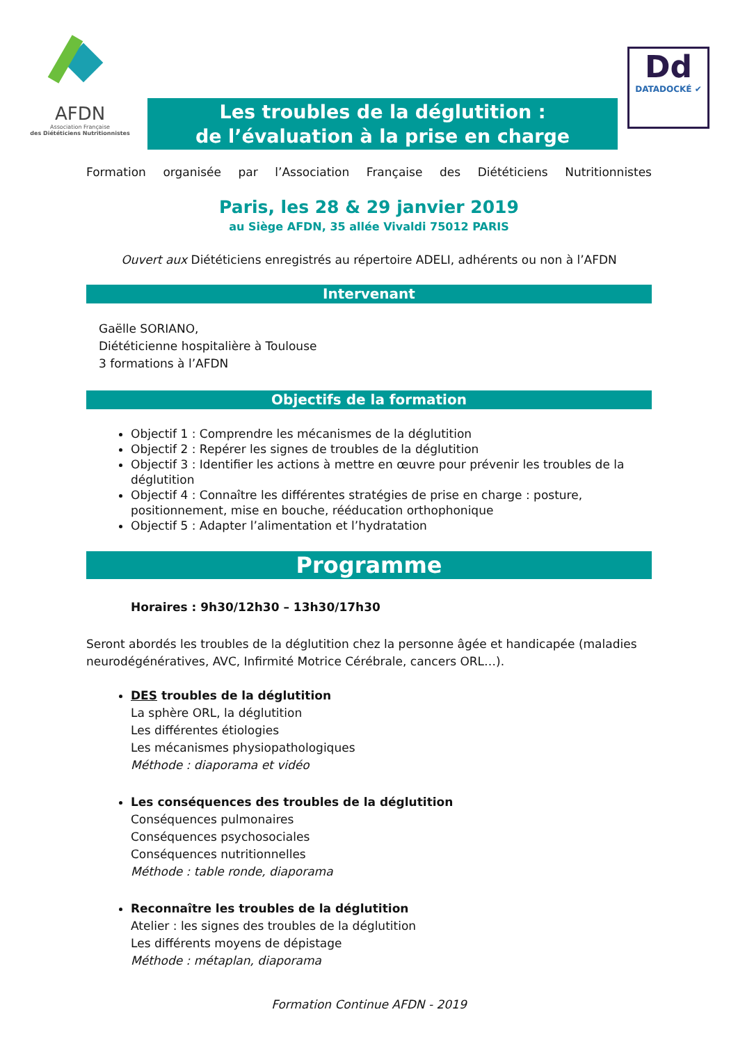AFDN
Association Française
des Diététiciens Nutritionnistes
Les troubles de la déglutition :
de l’évaluation à la prise en charge
Dd
DATADOCKÉ ✔
Formation organisée par l’Association Française des Diététiciens Nutritionnistes
Paris, les 28 & 29 janvier 2019
au Siège AFDN, 35 allée Vivaldi 75012 PARIS
Ouvert aux Diététiciens enregistrés au répertoire ADELI, adhérents ou non à l’AFDN
Intervenant
Gaëlle SORIANO,
Diététicienne hospitalière à Toulouse
3 formations à l’AFDN
Objectifs de la formation
Objectif 1 : Comprendre les mécanismes de la déglutition
Objectif 2 : Repérer les signes de troubles de la déglutition
Objectif 3 : Identifier les actions à mettre en œuvre pour prévenir les troubles de la déglutition
Objectif 4 : Connaître les différentes stratégies de prise en charge : posture, positionnement, mise en bouche, rééducation orthophonique
Objectif 5 : Adapter l’alimentation et l’hydratation
Programme
Horaires : 9h30/12h30 – 13h30/17h30
Seront abordés les troubles de la déglutition chez la personne âgée et handicapée (maladies neurodégénératives, AVC, Infirmité Motrice Cérébrale, cancers ORL…).
DES troubles de la déglutition
La sphère ORL, la déglutition
Les différentes étiologies
Les mécanismes physiopathologiques
Méthode : diaporama et vidéo
Les conséquences des troubles de la déglutition
Conséquences pulmonaires
Conséquences psychosociales
Conséquences nutritionnelles
Méthode : table ronde, diaporama
Reconnaître les troubles de la déglutition
Atelier : les signes des troubles de la déglutition
Les différents moyens de dépistage
Méthode : métaplan, diaporama
Formation Continue AFDN - 2019